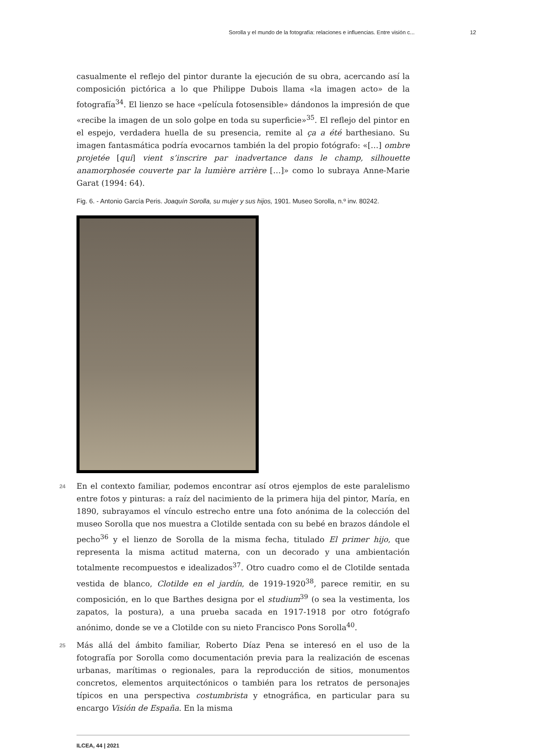Sorolla y el mundo de la fotografía: relaciones e influencias. Entre visión c... 12
casualmente el reflejo del pintor durante la ejecución de su obra, acercando así la composición pictórica a lo que Philippe Dubois llama «la imagen acto» de la fotografía<sup>34</sup>. El lienzo se hace «película fotosensible» dándonos la impresión de que «recibe la imagen de un solo golpe en toda su superficie»<sup>35</sup>. El reflejo del pintor en el espejo, verdadera huella de su presencia, remite al ça a été barthesiano. Su imagen fantasmática podría evocarnos también la del propio fotógrafo: «[…] ombre projetée [qui] vient s’inscrire par inadvertance dans le champ, silhouette anamorphosée couverte par la lumière arrière […]» como lo subraya Anne-Marie Garat (1994: 64).
Fig. 6. - Antonio García Peris. Joaquín Sorolla, su mujer y sus hijos, 1901. Museo Sorolla, n.º inv. 80242.
24 En el contexto familiar, podemos encontrar así otros ejemplos de este paralelismo entre fotos y pinturas: a raíz del nacimiento de la primera hija del pintor, María, en 1890, subrayamos el vínculo estrecho entre una foto anónima de la colección del museo Sorolla que nos muestra a Clotilde sentada con su bebé en brazos dándole el pecho<sup>36</sup> y el lienzo de Sorolla de la misma fecha, titulado El primer hijo, que representa la misma actitud materna, con un decorado y una ambientación totalmente recompuestos e idealizados<sup>37</sup>. Otro cuadro como el de Clotilde sentada vestida de blanco, Clotilde en el jardín, de 1919-1920<sup>38</sup>, parece remitir, en su composición, en lo que Barthes designa por el studium<sup>39</sup> (o sea la vestimenta, los zapatos, la postura), a una prueba sacada en 1917-1918 por otro fotógrafo anónimo, donde se ve a Clotilde con su nieto Francisco Pons Sorolla<sup>40</sup>.
25 Más allá del ámbito familiar, Roberto Díaz Pena se interesó en el uso de la fotografía por Sorolla como documentación previa para la realización de escenas urbanas, marítimas o regionales, para la reproducción de sitios, monumentos concretos, elementos arquitectónicos o también para los retratos de personajes típicos en una perspectiva costumbrista y etnográfica, en particular para su encargo Visión de España. En la misma
ILCEA, 44 | 2021